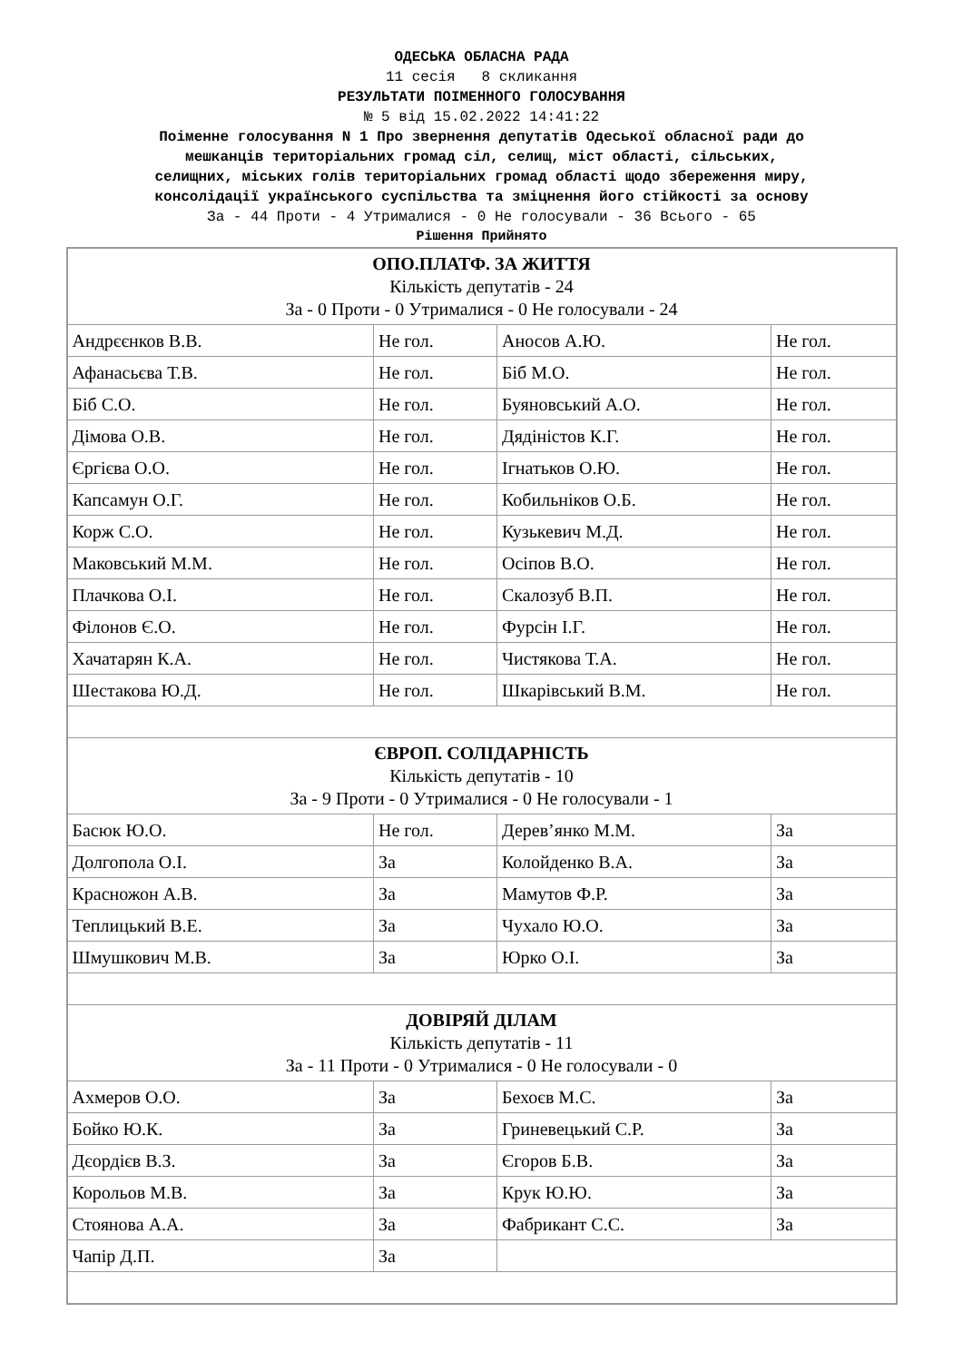ОДЕСЬКА ОБЛАСНА РАДА
11 сесія 8 скликання
РЕЗУЛЬТАТИ ПОІМЕННОГО ГОЛОСУВАННЯ
№ 5 від 15.02.2022 14:41:22
Поіменне голосування N 1 Про звернення депутатів Одеської обласної ради до
мешканців територіальних громад сіл, селищ, міст області, сільських,
селищних, міських голів територіальних громад області щодо збереження миру,
консолідації українського суспільства та зміцнення його стійкості за основу
За - 44 Проти - 4 Утрималися - 0 Не голосували - 36 Всього - 65
Рішення Прийнято
| ОПО.ПЛАТФ. ЗА ЖИТТЯ Кількість депутатів - 24 За - 0 Проти - 0 Утрималися - 0 Не голосували - 24 | | | |
| Андрєєнков В.В. | Не гол. | Аносов А.Ю. | Не гол. |
| Афанасьєва Т.В. | Не гол. | Біб М.О. | Не гол. |
| Біб С.О. | Не гол. | Буяновський А.О. | Не гол. |
| Дімова О.В. | Не гол. | Дядіністов К.Г. | Не гол. |
| Єргієва О.О. | Не гол. | Ігнатьков О.Ю. | Не гол. |
| Капсамун О.Г. | Не гол. | Кобильніков О.Б. | Не гол. |
| Корж С.О. | Не гол. | Кузькевич М.Д. | Не гол. |
| Маковський М.М. | Не гол. | Осіпов В.О. | Не гол. |
| Плачкова О.І. | Не гол. | Скалозуб В.П. | Не гол. |
| Філонов Є.О. | Не гол. | Фурсін І.Г. | Не гол. |
| Хачатарян К.А. | Не гол. | Чистякова Т.А. | Не гол. |
| Шестакова Ю.Д. | Не гол. | Шкарівський В.М. | Не гол. |
| ЄВРОП. СОЛІДАРНІСТЬ Кількість депутатів - 10 За - 9 Проти - 0 Утрималися - 0 Не голосували - 1 | | | |
| Басюк Ю.О. | Не гол. | Дерев’янко М.М. | За |
| Долгопола О.І. | За | Колойденко В.А. | За |
| Красножон А.В. | За | Мамутов Ф.Р. | За |
| Теплицький В.Е. | За | Чухало Ю.О. | За |
| Шмушкович М.В. | За | Юрко О.І. | За |
| ДОВІРЯЙ ДІЛАМ Кількість депутатів - 11 За - 11 Проти - 0 Утрималися - 0 Не голосували - 0 | | | |
| Ахмеров О.О. | За | Бехоєв М.С. | За |
| Бойко Ю.К. | За | Гриневецький С.Р. | За |
| Дєордієв В.З. | За | Єгоров Б.В. | За |
| Корольов М.В. | За | Крук Ю.Ю. | За |
| Стоянова А.А. | За | Фабрикант С.С. | За |
| Чапір Д.П. | За | | |